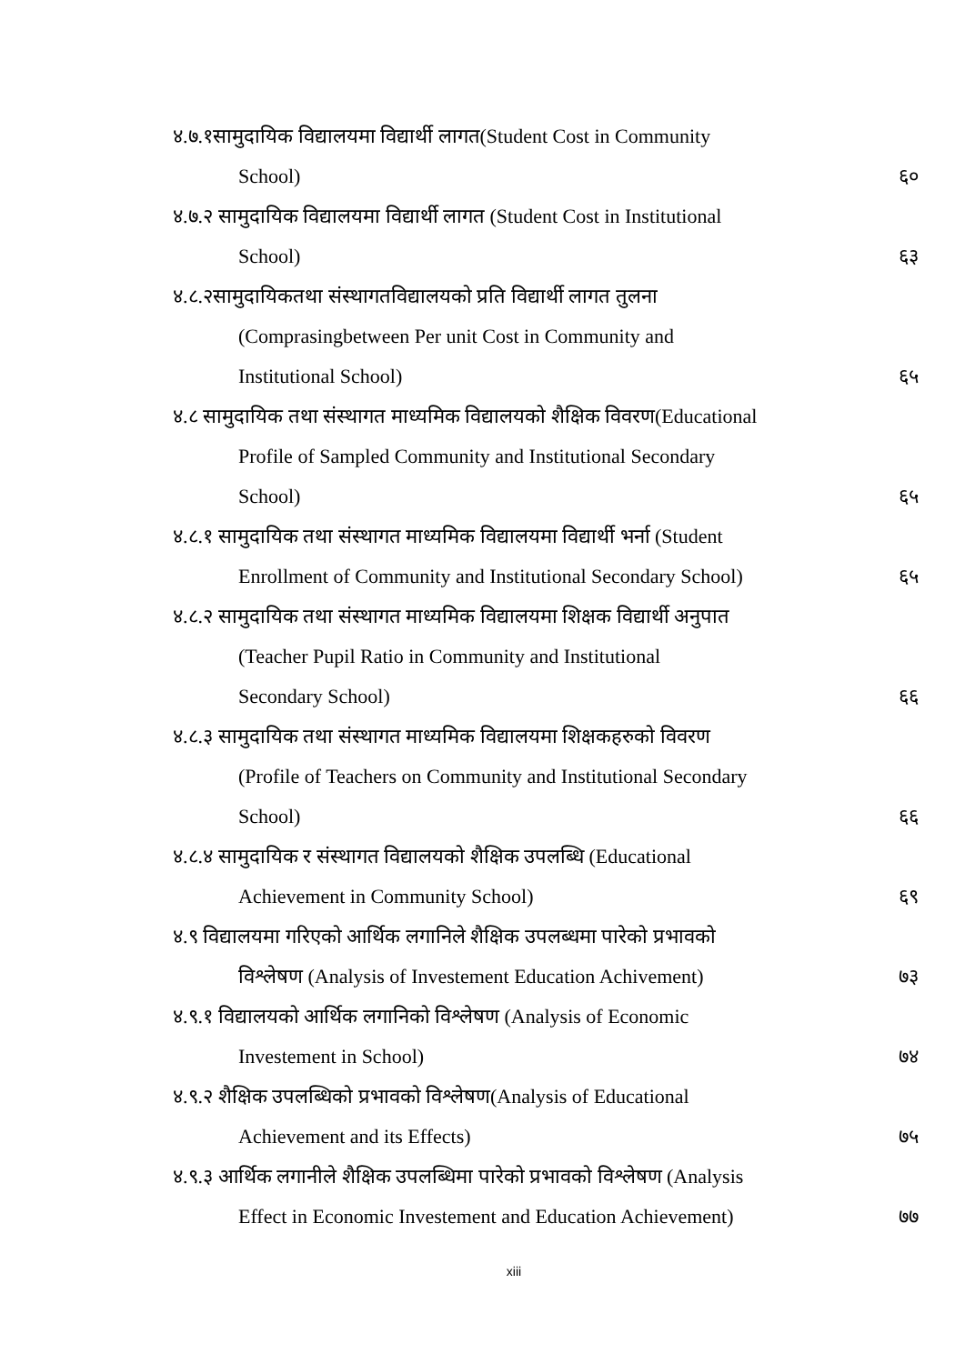४.७.१सामुदायिक विद्यालयमा विद्यार्थी लागत(Student Cost in Community
School) ६०
४.७.२ सामुदायिक विद्यालयमा विद्यार्थी लागत (Student Cost in Institutional
School) ६३
४.८.२सामुदायिकतथा संस्थागतविद्यालयको प्रति विद्यार्थी लागत तुलना
(Comprasingbetween Per unit Cost in Community and
Institutional School) ६५
४.८ सामुदायिक तथा संस्थागत माध्यमिक विद्यालयको शैक्षिक विवरण(Educational
Profile of Sampled Community and Institutional Secondary
School) ६५
४.८.१ सामुदायिक तथा संस्थागत माध्यमिक विद्यालयमा विद्यार्थी भर्ना (Student
Enrollment of Community and Institutional Secondary School)
६५
४.८.२ सामुदायिक तथा संस्थागत माध्यमिक विद्यालयमा शिक्षक विद्यार्थी अनुपात
(Teacher Pupil Ratio in Community and Institutional
Secondary School) ६६
४.८.३ सामुदायिक तथा संस्थागत माध्यमिक विद्यालयमा शिक्षकहरुको विवरण
(Profile of Teachers on Community and Institutional Secondary
School) ६६
४.८.४ सामुदायिक र संस्थागत विद्यालयको शैक्षिक उपलब्धि (Educational
Achievement in Community School)
६९
४.९ विद्यालयमा गरिएको आर्थिक लगानिले शैक्षिक उपलब्धमा पारेको प्रभावको
विश्लेषण (Analysis of Investement Education Achivement)
७३
४.९.१ विद्यालयको आर्थिक लगानिको विश्लेषण (Analysis of Economic
Investement in School) ७४
४.९.२ शैक्षिक उपलब्धिको प्रभावको विश्लेषण(Analysis of Educational
Achievement and its Effects) ७५
४.९.३ आर्थिक लगानीले शैक्षिक उपलब्धिमा पारेको प्रभावको विश्लेषण (Analysis
Effect in Economic Investement and Education Achievement)
७७
xiii